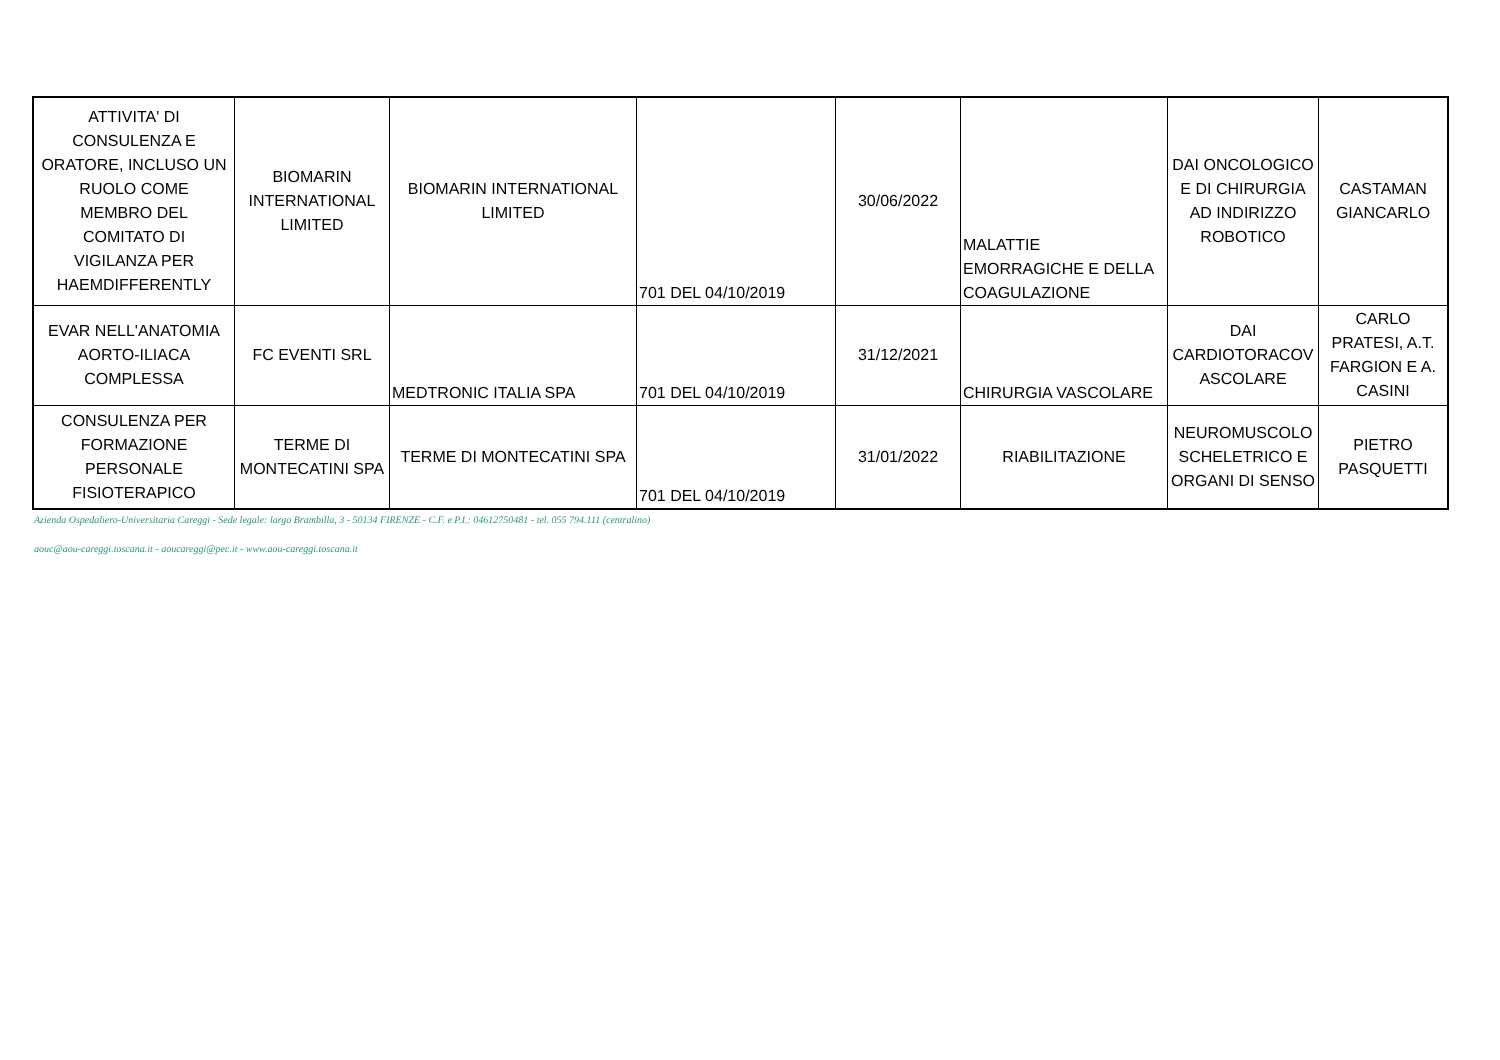| ATTIVITA' DI CONSULENZA E ORATORE, INCLUSO UN RUOLO COME MEMBRO DEL COMITATO DI VIGILANZA PER HAEMDIFFERENTLY | BIOMARIN INTERNATIONAL LIMITED | BIOMARIN INTERNATIONAL LIMITED | 701 DEL 04/10/2019 | 30/06/2022 | MALATTIE EMORRAGICHE E DELLA COAGULAZIONE | DAI ONCOLOGICO E DI CHIRURGIA AD INDIRIZZO ROBOTICO | CASTAMAN GIANCARLO |
| EVAR NELL'ANATOMIA AORTO-ILIACA COMPLESSA | FC EVENTI SRL | MEDTRONIC ITALIA SPA | 701 DEL 04/10/2019 | 31/12/2021 | CHIRURGIA VASCOLARE | DAI CARDIOTORACOV ASCOLARE | CARLO PRATESI, A.T. FARGION E A. CASINI |
| CONSULENZA PER FORMAZIONE PERSONALE FISIOTERAPICO | TERME DI MONTECATINI SPA | TERME DI MONTECATINI SPA | 701 DEL 04/10/2019 | 31/01/2022 | RIABILITAZIONE | NEUROMUSCOLO SCHELETRICO E ORGANI DI SENSO | PIETRO PASQUETTI |
Azienda Ospedaliero-Universitaria Careggi - Sede legale: largo Brambilla, 3 - 50134 FIRENZE - C.F. e P.I.: 04612750481 - tel. 055 794.111 (centralino)
aouc@aou-careggi.toscana.it - aoucareggi@pec.it - www.aou-careggi.toscana.it